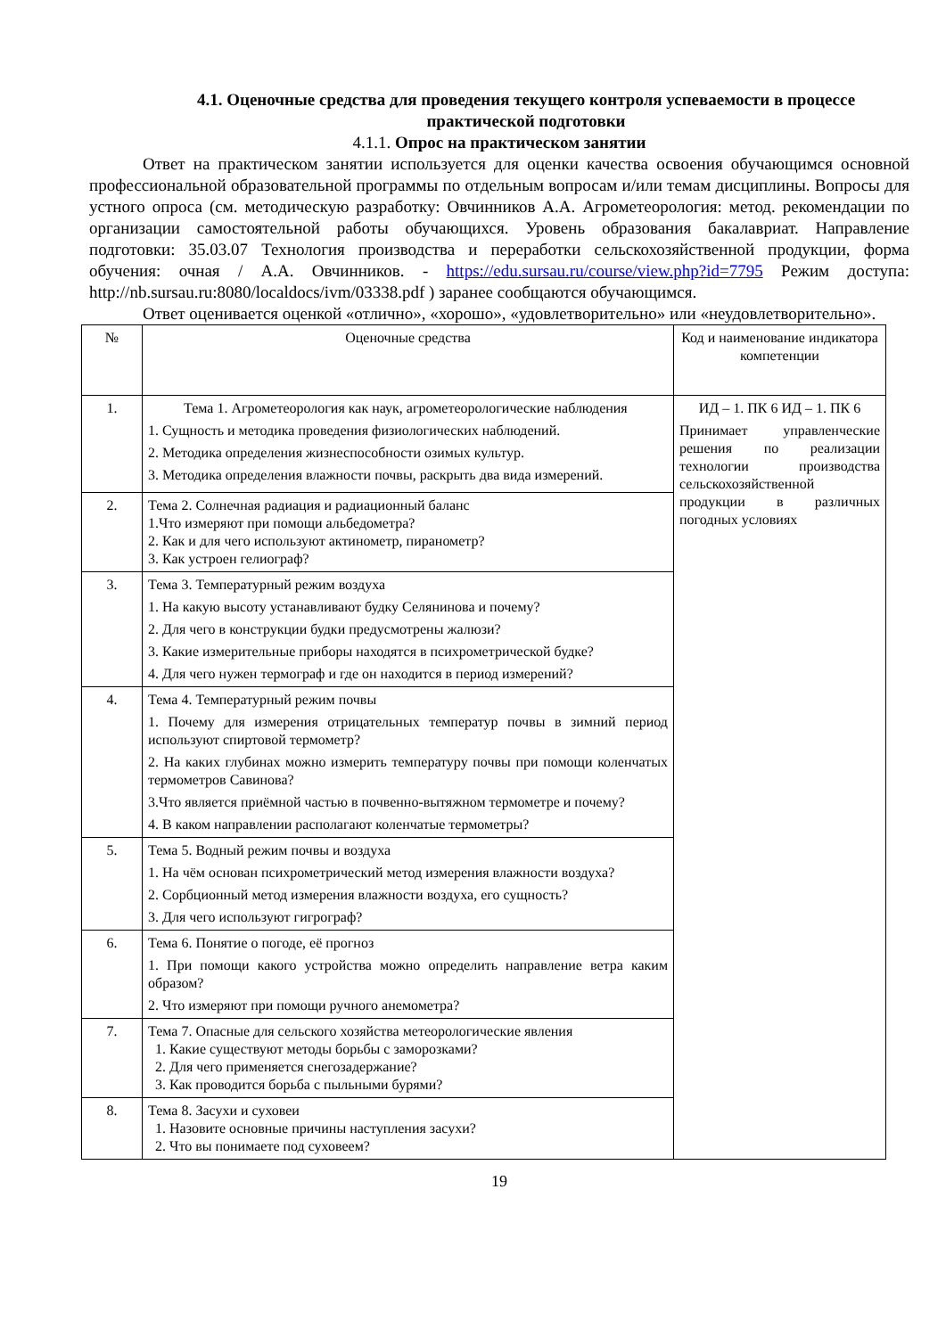4.1. Оценочные средства для проведения текущего контроля успеваемости в процессе практической подготовки
4.1.1. Опрос на практическом занятии
Ответ на практическом занятии используется для оценки качества освоения обучающимся основной профессиональной образовательной программы по отдельным вопросам и/или темам дисциплины. Вопросы для устного опроса (см. методическую разработку: Овчинников А.А. Агрометеорология: метод. рекомендации по организации самостоятельной работы обучающихся. Уровень образования бакалавриат. Направление подготовки: 35.03.07 Технология производства и переработки сельскохозяйственной продукции, форма обучения: очная / А.А. Овчинников. - https://edu.sursau.ru/course/view.php?id=7795 Режим доступа: http://nb.sursau.ru:8080/localdocs/ivm/03338.pdf ) заранее сообщаются обучающимся.
Ответ оценивается оценкой «отлично», «хорошо», «удовлетворительно» или «неудовлетворительно».
| № | Оценочные средства | Код и наименование индикатора компетенции |
| --- | --- | --- |
| 1. | Тема 1. Агрометеорология как наук, агрометеорологические наблюдения 1. Сущность и методика проведения физиологических наблюдений. 2. Методика определения жизнеспособности озимых культур. 3. Методика определения влажности почвы, раскрыть два вида измерений. | ИД – 1. ПК 6 ИД – 1. ПК 6 Принимает управленческие решения по реализации технологии производства сельскохозяйственной продукции в различных погодных условиях |
| 2. | Тема 2. Солнечная радиация и радиационный баланс 1.Что измеряют при помощи альбедометра? 2. Как и для чего используют актинометр, пиранометр? 3. Как устроен гелиограф? | |
| 3. | Тема 3. Температурный режим воздуха 1. На какую высоту устанавливают будку Селянинова и почему? 2. Для чего в конструкции будки предусмотрены жалюзи? 3. Какие измерительные приборы находятся в психрометрической будке? 4. Для чего нужен термограф и где он находится в период измерений? | |
| 4. | Тема 4. Температурный режим почвы 1. Почему для измерения отрицательных температур почвы в зимний период используют спиртовой термометр? 2. На каких глубинах можно измерить температуру почвы при помощи коленчатых термометров Савинова? 3.Что является приёмной частью в почвенно-вытяжном термометре и почему? 4. В каком направлении располагают коленчатые термометры? | |
| 5. | Тема 5. Водный режим почвы и воздуха 1. На чём основан психрометрический метод измерения влажности воздуха? 2. Сорбционный метод измерения влажности воздуха, его сущность? 3. Для чего используют гигрограф? | |
| 6. | Тема 6. Понятие о погоде, её прогноз 1. При помощи какого устройства можно определить направление ветра каким образом? 2. Что измеряют при помощи ручного анемометра? | |
| 7. | Тема 7. Опасные для сельского хозяйства метеорологические явления 1. Какие существуют методы борьбы с заморозками? 2. Для чего применяется снегозадержание? 3. Как проводится борьба с пыльными бурями? | |
| 8. | Тема 8. Засухи и суховеи 1. Назовите основные причины наступления засухи? 2. Что вы понимаете под суховеем? | |
19